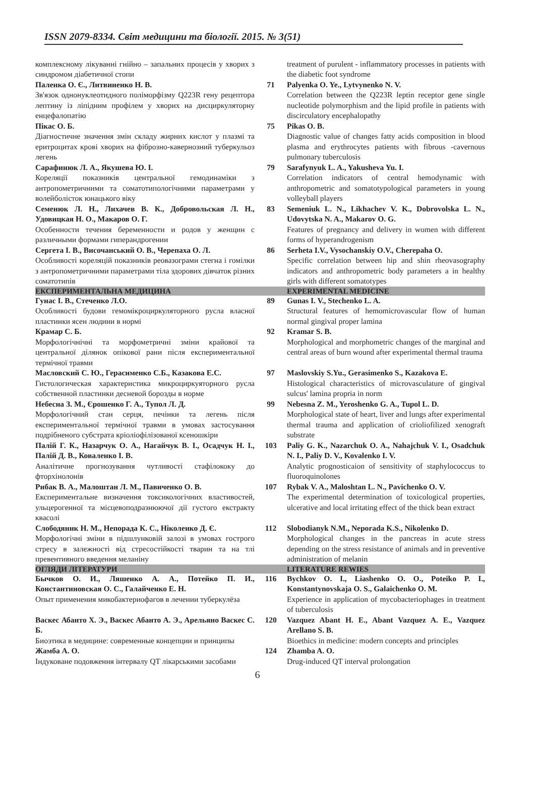ISSN 2079-8334. Світ медицини та біології. 2015. № 3(51)
| комплексному лікуванні гнійно – запальних процесів у хворих з синдромом діабетичної стопи | | treatment of purulent - inflammatory processes in patients with the diabetic foot syndrome |
| Паленка О. Є., Литвиненко Н. В. Зв'язок однонуклеотидного поліморфізму Q223R гену рецептора лептину із ліпідним профілем у хворих на дисциркуляторну енцефалопатію | 71 | Palyenka O. Ye., Lytvynenko N. V. Correlation between the Q223R leptin receptor gene single nucleotide polymorphism and the lipid profile in patients with discirculatory encephalopathy |
| Пікас О. Б. Діагностичне значення змін складу жирних кислот у плазмі та еритроцитах крові хворих на фіброзно-кавернозний туберкульоз легень | 75 | Pikas O. B. Diagnostic value of changes fatty acids composition in blood plasma and erythrocytes patients with fibrous -cavernous pulmonary tuberculosis |
| Сарафинюк Л. А., Якушева Ю. І. Кореляції показників центральної гемодинаміки з антропометричними та соматотипологічними параметрами у волейболісток юнацького віку | 79 | Sarafynyuk L. A., Yakusheva Yu. I. Correlation indicators of central hemodynamic with anthropometric and somatotypological parameters in young volleyball players |
| Семенюк Л. Н., Лихачев В. К., Добровольская Л. Н., Удовицкая Н. О., Макаров О. Г. Особенности течения беременности и родов у женщин с различными формами гиперандрогении | 83 | Semeniuk L. N., Likhachev V. K., Dobrovolska L. N., Udovytska N. A., Makarov O. G. Features of pregnancy and delivery in women with different forms of hyperandrogenism |
| Сергета І. В., Височанський О. В., Черепаха О. Л. Особливості кореляцій показників реовазограми стегна і гомілки з антропометричними параметрами тіла здорових дівчаток різних соматотипів | 86 | Serheta I.V., Vysochanskiy O.V., Cherepaha O. Specific correlation between hip and shin rheovasography indicators and anthropometric body parameters a in healthy girls with different somatotypes |
| ЕКСПЕРИМЕНТАЛЬНА МЕДИЦИНА | | EXPERIMENTAL MEDICINE |
| Гунас І. В., Стеченко Л.О. Особливості будови гемомікроциркуляторного русла власної пластинки ясен людини в нормі | 89 | Gunas I. V., Stechenko L. A. Structural features of hemomicrovascular flow of human normal gingival proper lamina |
| Крамар С. Б. Морфологічнічні та морфометричні зміни крайової та центральної ділянок опікової рани після експериментальної термічної травми | 92 | Kramar S. B. Morphological and morphometric changes of the marginal and central areas of burn wound after experimental thermal trauma |
| Масловский С. Ю., Герасименко С.Б., Казакова Е.С. Гистологическая характеристика микроциркуяторного русла собственной пластинки десневой борозды в норме | 97 | Maslovskiy S.Yu., Gerasimenko S., Kazakova E. Histological characteristics of microvasculature of gingival sulcus' lamina propria in norm |
| Небесна З. М., Єрошенко Г. А., Тупол Л. Д. Морфологічний стан серця, печінки та легень після експериментальної термічної травми в умовах застосування подрібненого субстрата кріоліофілізованої ксеношкіри | 99 | Nebesna Z. M., Yeroshenko G. A., Tupol L. D. Morphological state of heart, liver and lungs after experimental thermal trauma and application of crioliofilized xenograft substrate |
| Палій Г. К., Назарчук О. А., Нагайчук В. І., Осадчук Н. І., Палій Д. В., Коваленко І. В. Аналітичне прогнозування чутливості стафілококу до фторхінолонів | 103 | Paliy G. K., Nazarchuk O. A., Nahajchuk V. I., Osadchuk N. I., Paliy D. V., Kovalenko I. V. Analytic prognosticaion of sensitivity of staphylococcus to fluoroquinolones |
| Рибак В. А., Малоштан Л. М., Павиченко О. В. Експериментальне визначення токсикологічних властивостей, ульцерогенної та місцевоподразнюючої дії густого екстракту квасолі | 107 | Rybak V. A., Maloshtan L. N., Pavichenko O. V. The experimental determination of toxicological properties, ulcerative and local irritating effect of the thick bean extract |
| Слободяник Н. М., Непорада К. С., Ніколенко Д. Є. Морфологічні зміни в підшлунковій залозі в умовах гострого стресу в залежності від стресостійкості тварин та на тлі превентивного введення меланіну | 112 | Slobodianyk N.M., Neporada K.S., Nikolenko D. Morphological changes in the pancreas in acute stress depending on the stress resistance of animals and in preventive administration of melanin |
| ОГЛЯДИ ЛІТЕРАТУРИ | | LITERATURE REWIES |
| Бычков О. И., Ляшенко А. А., Потейко П. И., Константиновская О. С., Галайченко Е. Н. Опыт применения микобактериофагов в лечении туберкулёза | 116 | Bychkov O. I., Liashenko O. O., Poteiko P. I., Konstantynovskaja O. S., Galaichenko O. M. Experience in application of mycobacteriophages in treatment of tuberculosis |
| Васкес Абанто Х. Э., Васкес Абанто А. Э., Арельяно Васкес С. Б. Биоэтика в медицине: современные концепции и принципы | 120 | Vazquez Abant H. E., Abant Vazquez A. E., Vazquez Arellano S. B. Bioethics in medicine: modern concepts and principles |
| Жамба А. О. Індуковане подовження інтервалу QT лікарськими засобами | 124 | Zhamba A. O. Drug-induced QT interval prolongation |
6